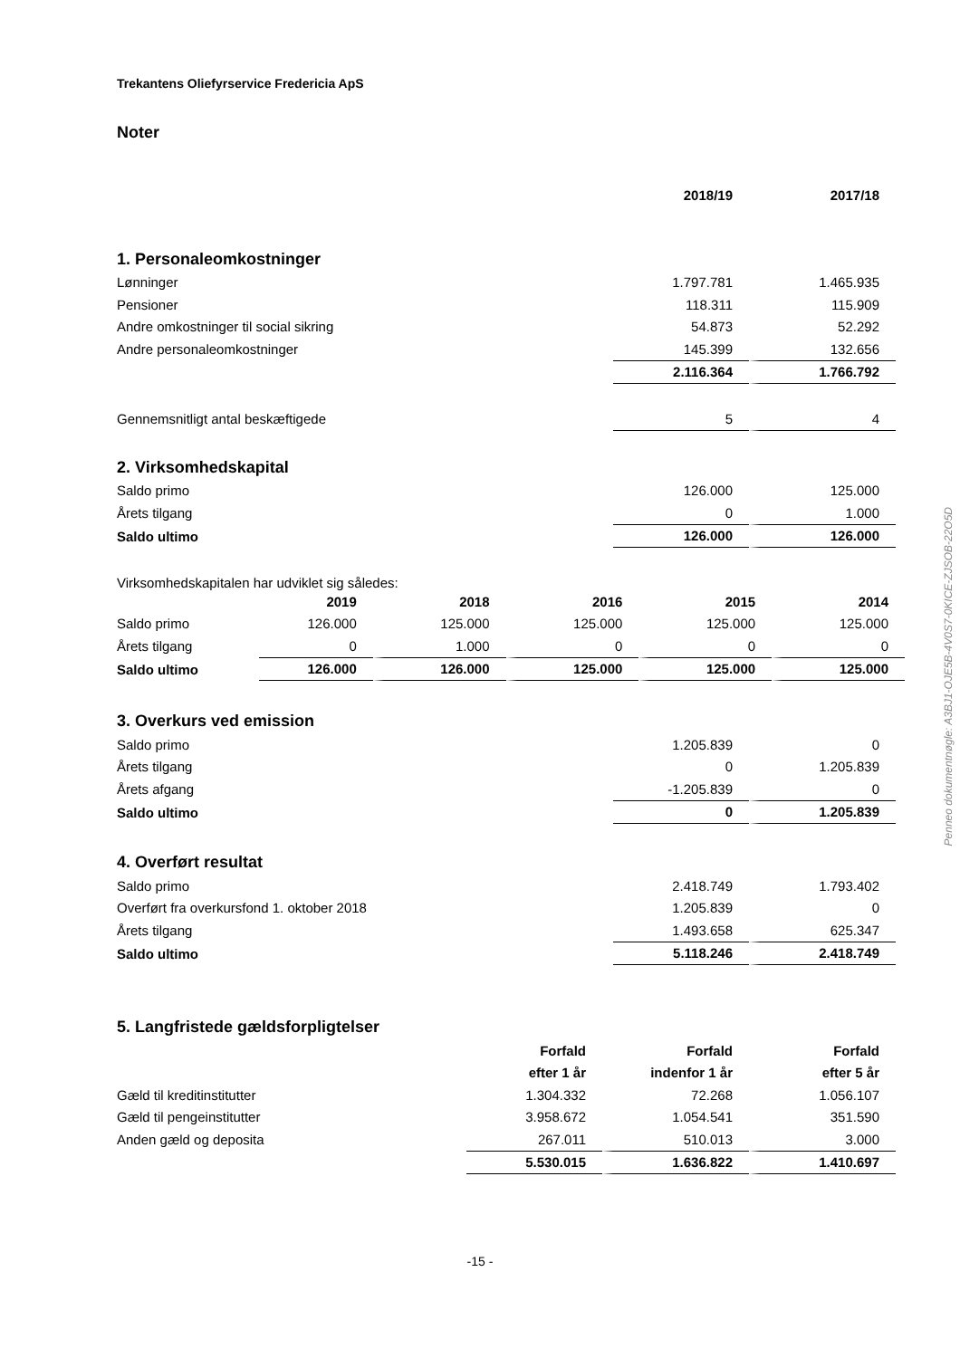Trekantens Oliefyrservice Fredericia ApS
Noter
| | 2018/19 | 2017/18 |
1. Personaleomkostninger
| Lønninger | 1.797.781 | 1.465.935 |
| Pensioner | 118.311 | 115.909 |
| Andre omkostninger til social sikring | 54.873 | 52.292 |
| Andre personaleomkostninger | 145.399 | 132.656 |
| | 2.116.364 | 1.766.792 |
| Gennemsnitligt antal beskæftigede | 5 | 4 |
2. Virksomhedskapital
| Saldo primo | 126.000 | 125.000 |
| Årets tilgang | 0 | 1.000 |
| Saldo ultimo | 126.000 | 126.000 |
Virksomhedskapitalen har udviklet sig således:
| | 2019 | 2018 | 2016 | 2015 | 2014 |
| Saldo primo | 126.000 | 125.000 | 125.000 | 125.000 | 125.000 |
| Årets tilgang | 0 | 1.000 | 0 | 0 | 0 |
| Saldo ultimo | 126.000 | 126.000 | 125.000 | 125.000 | 125.000 |
3. Overkurs ved emission
| Saldo primo | 1.205.839 | 0 |
| Årets tilgang | 0 | 1.205.839 |
| Årets afgang | -1.205.839 | 0 |
| Saldo ultimo | 0 | 1.205.839 |
4. Overført resultat
| Saldo primo | 2.418.749 | 1.793.402 |
| Overført fra overkursfond 1. oktober 2018 | 1.205.839 | 0 |
| Årets tilgang | 1.493.658 | 625.347 |
| Saldo ultimo | 5.118.246 | 2.418.749 |
5. Langfristede gældsforpligtelser
| | Forfald | Forfald | Forfald |
| | efter 1 år | indenfor 1 år | efter 5 år |
| Gæld til kreditinstitutter | 1.304.332 | 72.268 | 1.056.107 |
| Gæld til pengeinstitutter | 3.958.672 | 1.054.541 | 351.590 |
| Anden gæld og deposita | 267.011 | 510.013 | 3.000 |
| | 5.530.015 | 1.636.822 | 1.410.697 |
Penneo dokumentnøgle: A3BJ1-OJE5B-4V0S7-0KICE-ZJSOB-22O5D
-15 -